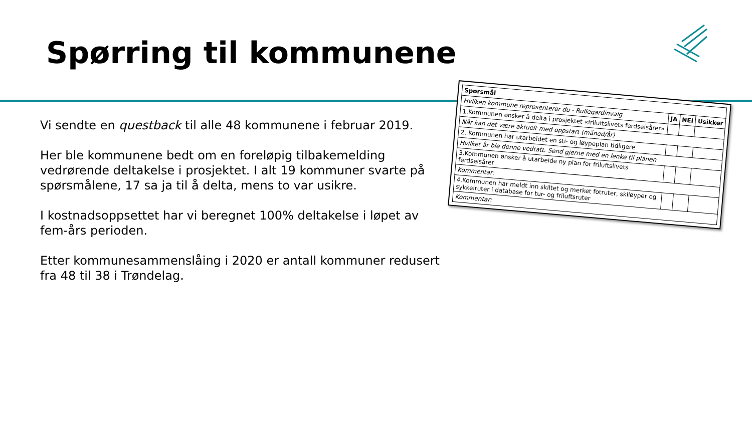Spørring til kommunene
Vi sendte en questback til alle 48 kommunene i februar 2019.
Her ble kommunene bedt om en foreløpig tilbakemelding vedrørende deltakelse i prosjektet. I alt 19 kommuner svarte på spørsmålene, 17 sa ja til å delta, mens to var usikre.
I kostnadsoppsettet har vi beregnet 100% deltakelse i løpet av fem-års perioden.
Etter kommunesammenslåing i 2020 er antall kommuner redusert fra 48 til 38 i Trøndelag.
| Spørsmål | | | |
| --- | --- | --- | --- |
| Hvilken kommune representerer du - Rullegardinvalg | JA | NEI | Usikker |
| 1.Kommunen ønsker å delta i prosjektet «friluftslivets ferdselsårer» | | | |
| Når kan det være aktuelt med oppstart (måned/år) | | | |
| 2. Kommunen har utarbeidet en sti- og løypeplan tidligere | | | |
| Hvilket år ble denne vedtatt. Send gjerne med en lenke til planen | | | |
| 3.Kommunen ønsker å utarbeide ny plan for friluftslivets ferdselsårer | | | |
| Kommentar: | | | |
| 4.Kommunen har meldt inn skiltet og merket fotruter, skiløyper og sykkelruter i database for tur- og friluftsruter | | | |
| Kommentar: | | | |